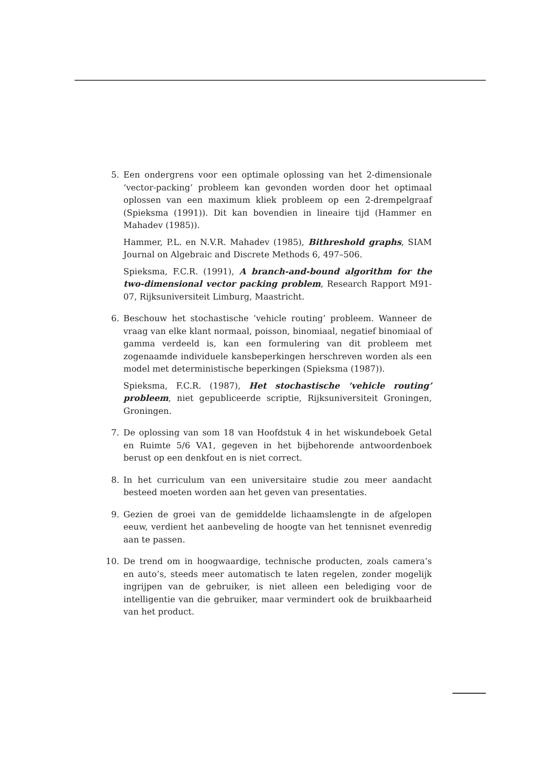5. Een ondergrens voor een optimale oplossing van het 2-dimensionale ‘vector-packing’ probleem kan gevonden worden door het optimaal oplossen van een maximum kliek probleem op een 2-drempelgraaf (Spieksma (1991)). Dit kan bovendien in lineaire tijd (Hammer en Mahadev (1985)).
Hammer, P.L. en N.V.R. Mahadev (1985), Bithreshold graphs, SIAM Journal on Algebraic and Discrete Methods 6, 497–506.
Spieksma, F.C.R. (1991), A branch-and-bound algorithm for the two-dimensional vector packing problem, Research Rapport M91-07, Rijksuniversiteit Limburg, Maastricht.
6. Beschouw het stochastische ‘vehicle routing’ probleem. Wanneer de vraag van elke klant normaal, poisson, binomiaal, negatief binomiaal of gamma verdeeld is, kan een formulering van dit probleem met zogenaamde individuele kansbeperkingen herschreven worden als een model met deterministische beperkingen (Spieksma (1987)).
Spieksma, F.C.R. (1987), Het stochastische ‘vehicle routing’ probleem, niet gepubliceerde scriptie, Rijksuniversiteit Groningen, Groningen.
7. De oplossing van som 18 van Hoofdstuk 4 in het wiskundeboek Getal en Ruimte 5/6 VA1, gegeven in het bijbehorende antwoordenboek berust op een denkfout en is niet correct.
8. In het curriculum van een universitaire studie zou meer aandacht besteed moeten worden aan het geven van presentaties.
9. Gezien de groei van de gemiddelde lichaamslengte in de afgelopen eeuw, verdient het aanbeveling de hoogte van het tennisnet evenredig aan te passen.
10.
De trend om in hoogwaardige, technische producten, zoals camera’s en auto’s, steeds meer automatisch te laten regelen, zonder mogelijk ingrijpen van de gebruiker, is niet alleen een belediging voor de intelligentie van die gebruiker, maar vermindert ook de bruikbaarheid van het product.